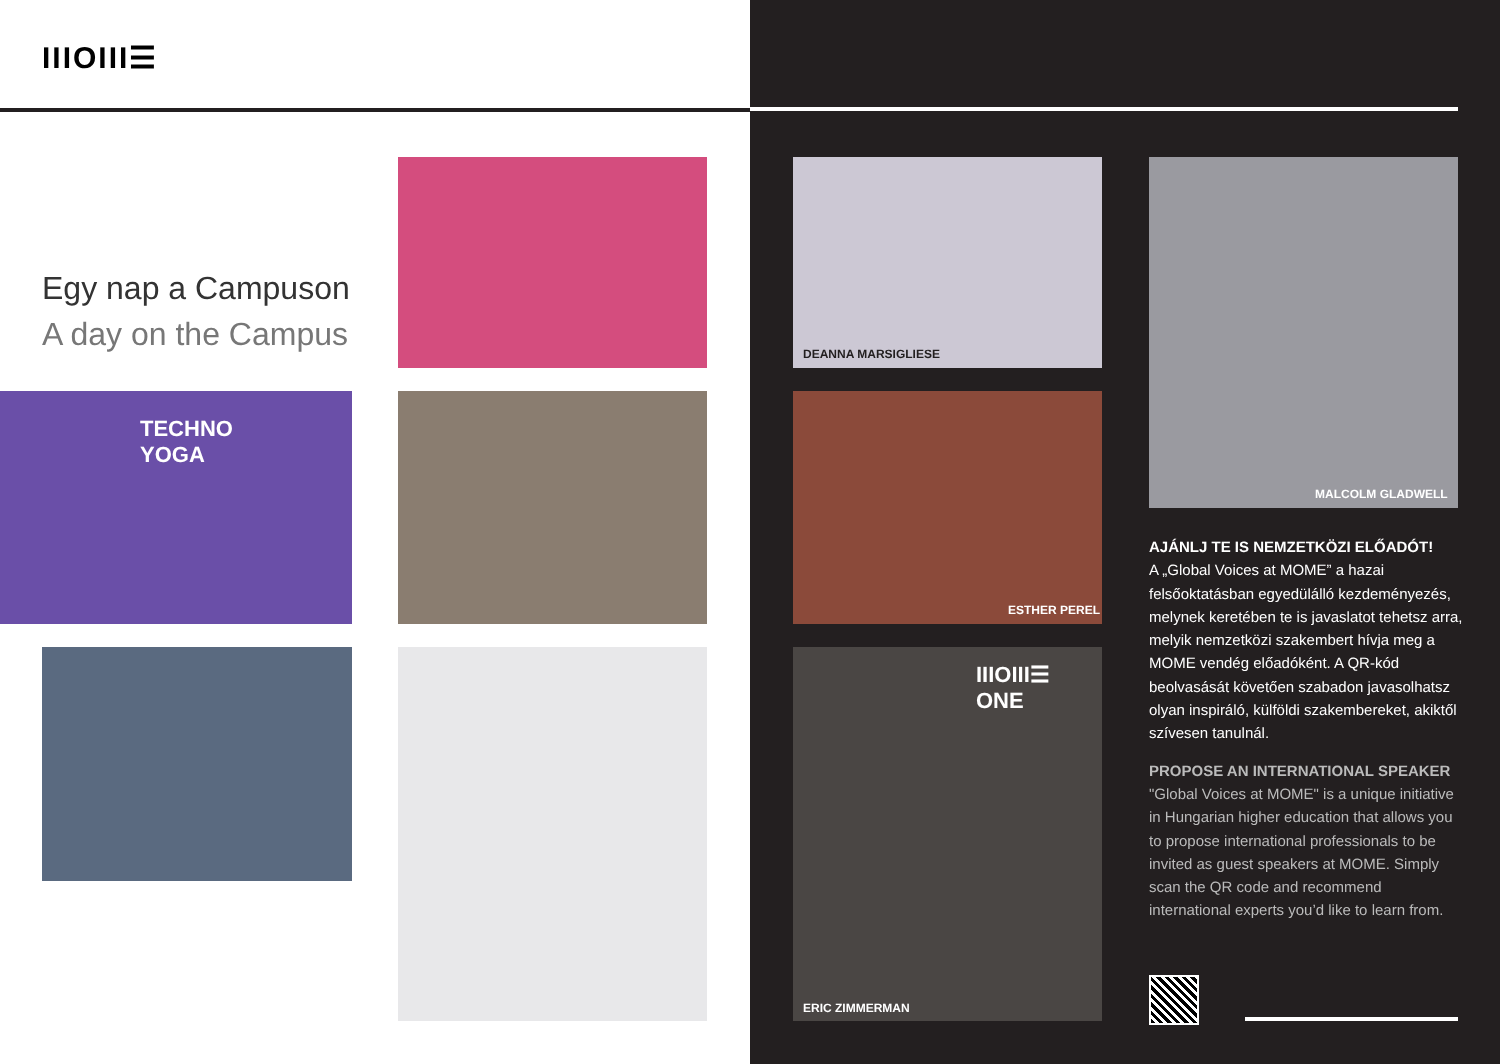IIIOIII☰
Egy nap a Campuson
A day on the Campus
TECHNO
YOGA
DEANNA MARSIGLIESE
ESTHER PEREL
IIIOIII☰
ONE
ERIC ZIMMERMAN
MALCOLM GLADWELL
AJÁNLJ TE IS NEMZETKÖZI ELŐADÓT!
A „Global Voices at MOME” a hazai felsőoktatásban egyedülálló kezdeményezés, melynek keretében te is javaslatot tehetsz arra, melyik nemzetközi szakembert hívja meg a MOME vendég előadóként. A QR-kód beolvasását követően szabadon javasolhatsz olyan inspiráló, külföldi szakembereket, akiktől szívesen tanulnál.
PROPOSE AN INTERNATIONAL SPEAKER
"Global Voices at MOME" is a unique initiative in Hungarian higher education that allows you to propose international professionals to be invited as guest speakers at MOME. Simply scan the QR code and recommend international experts you’d like to learn from.